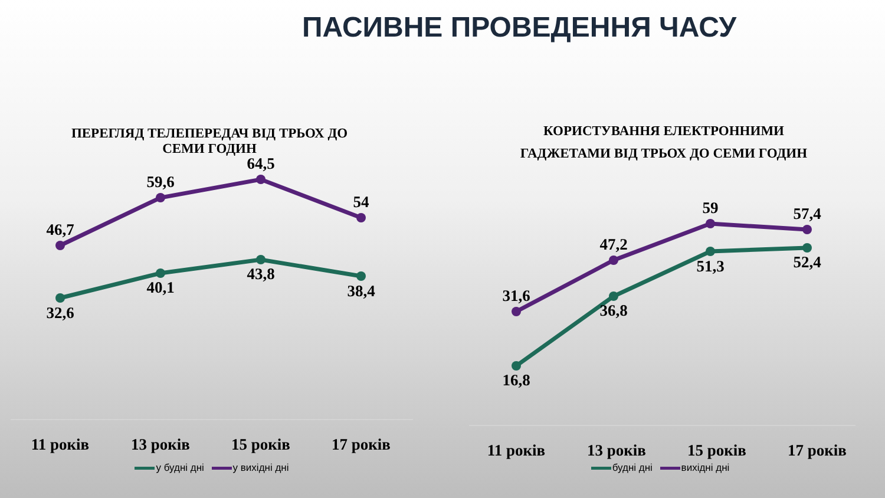ПАСИВНЕ ПРОВЕДЕННЯ ЧАСУ
ПЕРЕГЛЯД ТЕЛЕПЕРЕДАЧ ВІД ТРЬОХ ДО
СЕМИ ГОДИН
46,7
59,6
64,5
54
32,6
40,1
43,8
38,4
11 років 13 років 15 років 17 років
у будні дні у вихідні дні
КОРИСТУВАННЯ ЕЛЕКТРОННИМИ
ГАДЖЕТАМИ ВІД ТРЬОХ ДО СЕМИ ГОДИН
31,6
47,2
59
57,4
16,8
36,8
51,3
52,4
11 років 13 років 15 років 17 років
будні дні вихідні дні